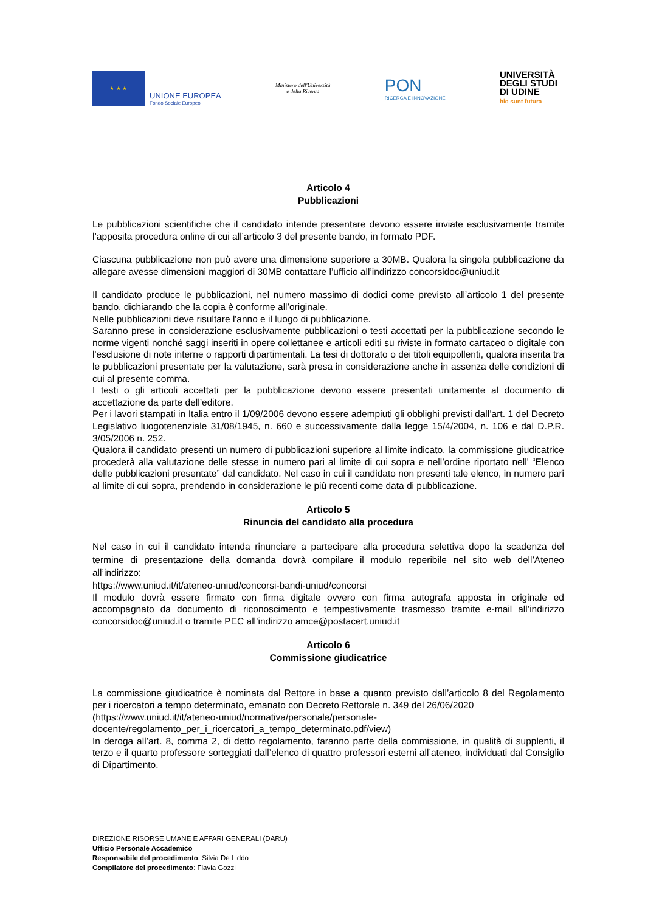★ ★ ★
UNIONE EUROPEA
Fondo Sociale Europeo
Ministero dell'Università
e della Ricerca
PON
RICERCA E INNOVAZIONE
UNIVERSITÀ
DEGLI STUDI
DI UDINE
hic sunt futura
Articolo 4
Pubblicazioni
Le pubblicazioni scientifiche che il candidato intende presentare devono essere inviate esclusivamente tramite l’apposita procedura online di cui all’articolo 3 del presente bando, in formato PDF.
Ciascuna pubblicazione non può avere una dimensione superiore a 30MB. Qualora la singola pubblicazione da allegare avesse dimensioni maggiori di 30MB contattare l’ufficio all’indirizzo concorsidoc@uniud.it
Il candidato produce le pubblicazioni, nel numero massimo di dodici come previsto all’articolo 1 del presente bando, dichiarando che la copia è conforme all’originale.
Nelle pubblicazioni deve risultare l'anno e il luogo di pubblicazione.
Saranno prese in considerazione esclusivamente pubblicazioni o testi accettati per la pubblicazione secondo le norme vigenti nonché saggi inseriti in opere collettanee e articoli editi su riviste in formato cartaceo o digitale con l'esclusione di note interne o rapporti dipartimentali. La tesi di dottorato o dei titoli equipollenti, qualora inserita tra le pubblicazioni presentate per la valutazione, sarà presa in considerazione anche in assenza delle condizioni di cui al presente comma.
I testi o gli articoli accettati per la pubblicazione devono essere presentati unitamente al documento di accettazione da parte dell’editore.
Per i lavori stampati in Italia entro il 1/09/2006 devono essere adempiuti gli obblighi previsti dall’art. 1 del Decreto Legislativo luogotenenziale 31/08/1945, n. 660 e successivamente dalla legge 15/4/2004, n. 106 e dal D.P.R. 3/05/2006 n. 252.
Qualora il candidato presenti un numero di pubblicazioni superiore al limite indicato, la commissione giudicatrice procederà alla valutazione delle stesse in numero pari al limite di cui sopra e nell’ordine riportato nell’ “Elenco delle pubblicazioni presentate” dal candidato. Nel caso in cui il candidato non presenti tale elenco, in numero pari al limite di cui sopra, prendendo in considerazione le più recenti come data di pubblicazione.
Articolo 5
Rinuncia del candidato alla procedura
Nel caso in cui il candidato intenda rinunciare a partecipare alla procedura selettiva dopo la scadenza del termine di presentazione della domanda dovrà compilare il modulo reperibile nel sito web dell’Ateneo all’indirizzo:
https://www.uniud.it/it/ateneo-uniud/concorsi-bandi-uniud/concorsi
Il modulo dovrà essere firmato con firma digitale ovvero con firma autografa apposta in originale ed accompagnato da documento di riconoscimento e tempestivamente trasmesso tramite e-mail all’indirizzo concorsidoc@uniud.it o tramite PEC all’indirizzo amce@postacert.uniud.it
Articolo 6
Commissione giudicatrice
La commissione giudicatrice è nominata dal Rettore in base a quanto previsto dall’articolo 8 del Regolamento per i ricercatori a tempo determinato, emanato con Decreto Rettorale n. 349 del 26/06/2020
(https://www.uniud.it/it/ateneo-uniud/normativa/personale/personale-docente/regolamento_per_i_ricercatori_a_tempo_determinato.pdf/view)
In deroga all’art. 8, comma 2, di detto regolamento, faranno parte della commissione, in qualità di supplenti, il terzo e il quarto professore sorteggiati dall’elenco di quattro professori esterni all’ateneo, individuati dal Consiglio di Dipartimento.
DIREZIONE RISORSE UMANE E AFFARI GENERALI (DARU)
Ufficio Personale Accademico
Responsabile del procedimento: Silvia De Liddo
Compilatore del procedimento: Flavia Gozzi